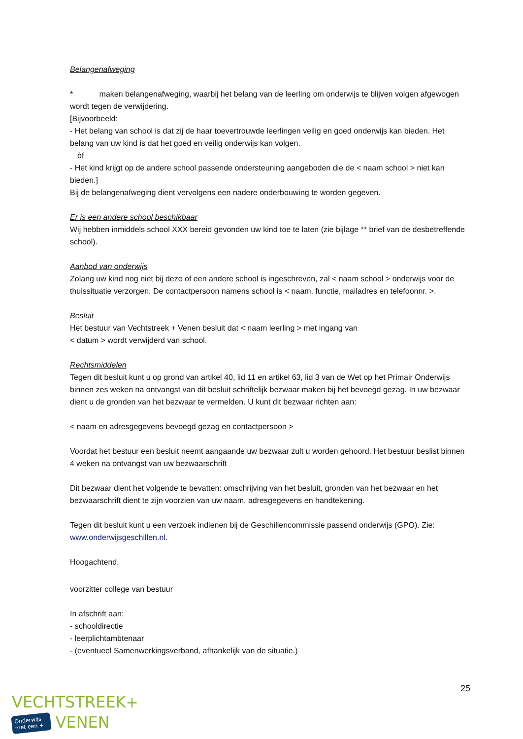Belangenafweging
* maken belangenafweging, waarbij het belang van de leerling om onderwijs te blijven volgen afgewogen wordt tegen de verwijdering.
[Bijvoorbeeld:
- Het belang van school is dat zij de haar toevertrouwde leerlingen veilig en goed onderwijs kan bieden. Het belang van uw kind is dat het goed en veilig onderwijs kan volgen.
òf
- Het kind krijgt op de andere school passende ondersteuning aangeboden die de < naam school > niet kan bieden.]
Bij de belangenafweging dient vervolgens een nadere onderbouwing te worden gegeven.
Er is een andere school beschikbaar
Wij hebben inmiddels school XXX bereid gevonden uw kind toe te laten (zie bijlage ** brief van de desbetreffende school).
Aanbod van onderwijs
Zolang uw kind nog niet bij deze of een andere school is ingeschreven, zal < naam school > onderwijs voor de thuissituatie verzorgen. De contactpersoon namens school is < naam, functie, mailadres en telefoonnr. >.
Besluit
Het bestuur van Vechtstreek + Venen besluit dat < naam leerling > met ingang van
< datum > wordt verwijderd van school.
Rechtsmiddelen
Tegen dit besluit kunt u op grond van artikel 40, lid 11 en artikel 63, lid 3 van de Wet op het Primair Onderwijs binnen zes weken na ontvangst van dit besluit schriftelijk bezwaar maken bij het bevoegd gezag. In uw bezwaar dient u de gronden van het bezwaar te vermelden. U kunt dit bezwaar richten aan:
< naam en adresgegevens bevoegd gezag en contactpersoon >
Voordat het bestuur een besluit neemt aangaande uw bezwaar zult u worden gehoord. Het bestuur beslist binnen 4 weken na ontvangst van uw bezwaarschrift
Dit bezwaar dient het volgende te bevatten: omschrijving van het besluit, gronden van het bezwaar en het bezwaarschrift dient te zijn voorzien van uw naam, adresgegevens en handtekening.
Tegen dit besluit kunt u een verzoek indienen bij de Geschillencommissie passend onderwijs (GPO). Zie: www.onderwijsgeschillen.nl.
Hoogachtend,
voorzitter college van bestuur
In afschrift aan:
- schooldirectie
- leerplichtambtenaar
- (eventueel Samenwerkingsverband, afhankelijk van de situatie.)
25
VECHTSTREEK+
Onderwijs
met een + VENEN